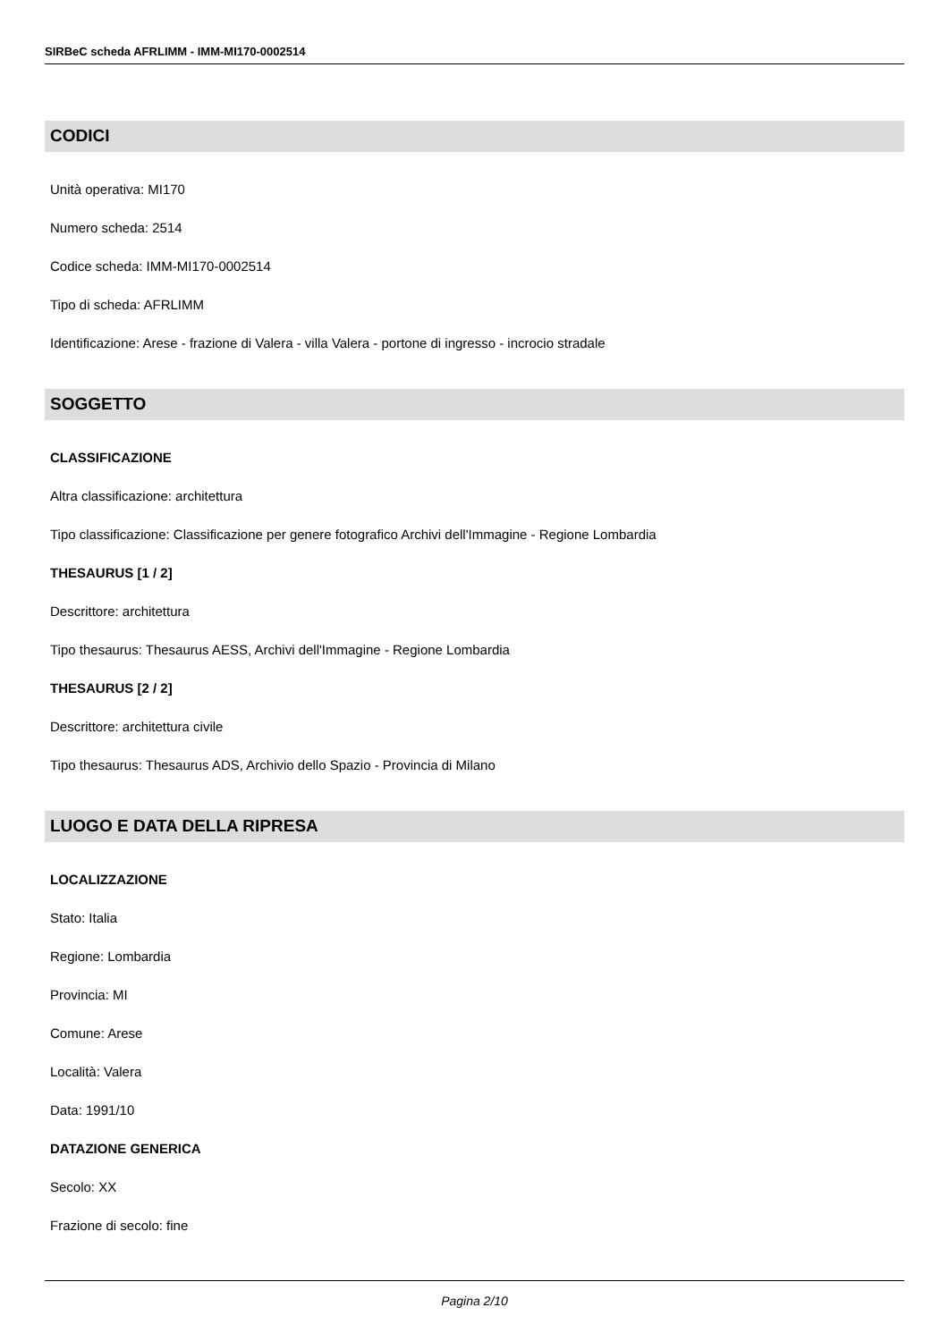SIRBeC scheda AFRLIMM - IMM-MI170-0002514
CODICI
Unità operativa: MI170
Numero scheda: 2514
Codice scheda: IMM-MI170-0002514
Tipo di scheda: AFRLIMM
Identificazione: Arese - frazione di Valera - villa Valera - portone di ingresso - incrocio stradale
SOGGETTO
CLASSIFICAZIONE
Altra classificazione: architettura
Tipo classificazione: Classificazione per genere fotografico Archivi dell'Immagine - Regione Lombardia
THESAURUS [1 / 2]
Descrittore: architettura
Tipo thesaurus: Thesaurus AESS, Archivi dell'Immagine - Regione Lombardia
THESAURUS [2 / 2]
Descrittore: architettura civile
Tipo thesaurus: Thesaurus ADS, Archivio dello Spazio - Provincia di Milano
LUOGO E DATA DELLA RIPRESA
LOCALIZZAZIONE
Stato: Italia
Regione: Lombardia
Provincia: MI
Comune: Arese
Località: Valera
Data: 1991/10
DATAZIONE GENERICA
Secolo: XX
Frazione di secolo: fine
Pagina 2/10